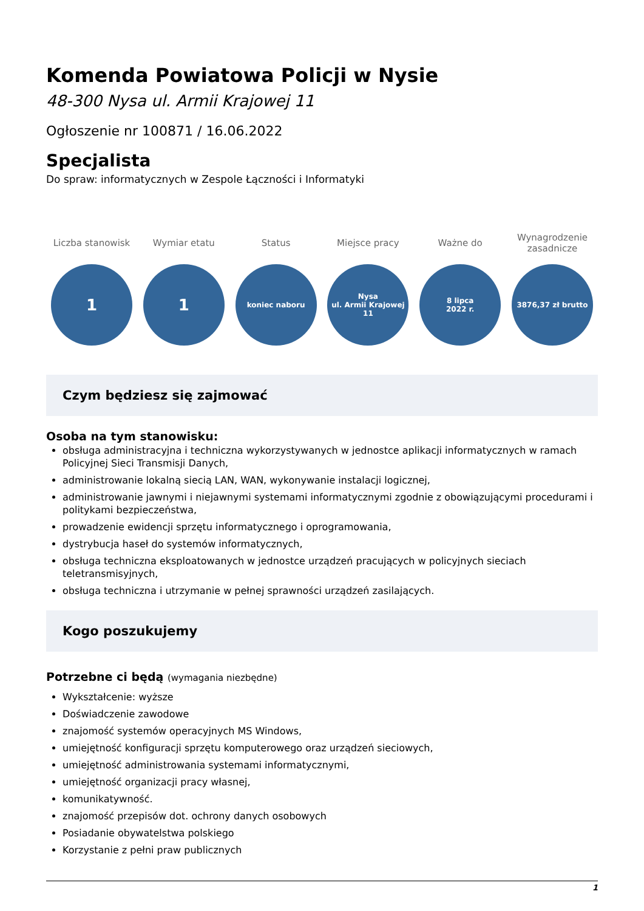Komenda Powiatowa Policji w Nysie
48-300 Nysa ul. Armii Krajowej 11
Ogłoszenie nr 100871 / 16.06.2022
Specjalista
Do spraw: informatycznych w Zespole Łączności i Informatyki
Liczba stanowisk
1
Wymiar etatu
1
Status
koniec naboru
Miejsce pracy
Nysa
ul. Armii Krajowej 11
Ważne do
8 lipca
2022 r.
Wynagrodzenie zasadnicze
3876,37 zł brutto
Czym będziesz się zajmować
Osoba na tym stanowisku:
obsługa administracyjna i techniczna wykorzystywanych w jednostce aplikacji informatycznych w ramach Policyjnej Sieci Transmisji Danych,
administrowanie lokalną siecią LAN, WAN, wykonywanie instalacji logicznej,
administrowanie jawnymi i niejawnymi systemami informatycznymi zgodnie z obowiązującymi procedurami i politykami bezpieczeństwa,
prowadzenie ewidencji sprzętu informatycznego i oprogramowania,
dystrybucja haseł do systemów informatycznych,
obsługa techniczna eksploatowanych w jednostce urządzeń pracujących w policyjnych sieciach teletransmisyjnych,
obsługa techniczna i utrzymanie w pełnej sprawności urządzeń zasilających.
Kogo poszukujemy
Potrzebne ci będą (wymagania niezbędne)
Wykształcenie: wyższe
Doświadczenie zawodowe
znajomość systemów operacyjnych MS Windows,
umiejętność konfiguracji sprzętu komputerowego oraz urządzeń sieciowych,
umiejętność administrowania systemami informatycznymi,
umiejętność organizacji pracy własnej,
komunikatywność.
znajomość przepisów dot. ochrony danych osobowych
Posiadanie obywatelstwa polskiego
Korzystanie z pełni praw publicznych
1